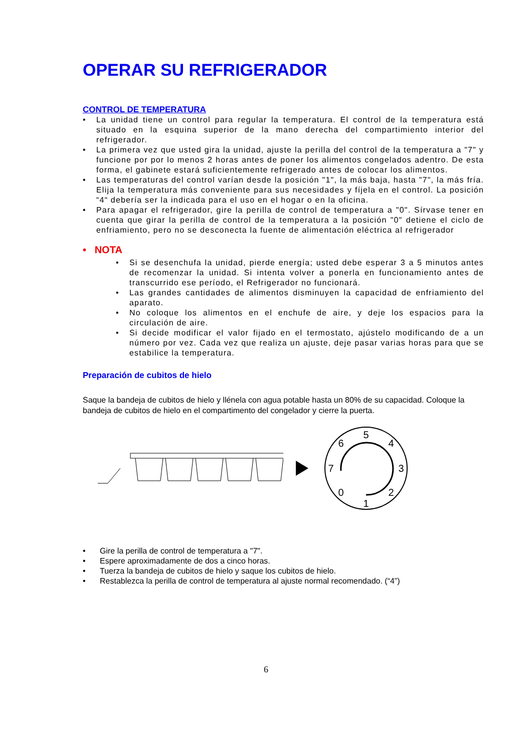OPERAR SU REFRIGERADOR
CONTROL DE TEMPERATURA
• La unidad tiene un control para regular la temperatura. El control de la temperatura está situado en la esquina superior de la mano derecha del compartimiento interior del refrigerador.
• La primera vez que usted gira la unidad, ajuste la perilla del control de la temperatura a "7" y funcione por por lo menos 2 horas antes de poner los alimentos congelados adentro. De esta forma, el gabinete estará suficientemente refrigerado antes de colocar los alimentos.
• Las temperaturas del control varían desde la posición "1", la más baja, hasta "7", la más fría. Elija la temperatura más conveniente para sus necesidades y fíjela en el control. La posición “4“ debería ser la indicada para el uso en el hogar o en la oficina.
• Para apagar el refrigerador, gire la perilla de control de temperatura a "0". Sírvase tener en cuenta que girar la perilla de control de la temperatura a la posición "0" detiene el ciclo de enfriamiento, pero no se desconecta la fuente de alimentación eléctrica al refrigerador
• NOTA
• Si se desenchufa la unidad, pierde energía; usted debe esperar 3 a 5 minutos antes de recomenzar la unidad. Si intenta volver a ponerla en funcionamiento antes de transcurrido ese período, el Refrigerador no funcionará.
• Las grandes cantidades de alimentos disminuyen la capacidad de enfriamiento del aparato.
• No coloque los alimentos en el enchufe de aire, y deje los espacios para la circulación de aire.
• Si decide modificar el valor fijado en el termostato, ajústelo modificando de a un número por vez. Cada vez que realiza un ajuste, deje pasar varias horas para que se estabilice la temperatura.
Preparación de cubitos de hielo
Saque la bandeja de cubitos de hielo y llénela con agua potable hasta un 80% de su capacidad. Coloque la bandeja de cubitos de hielo en el compartimento del congelador y cierre la puerta.
5
4
3
2
1
0
7
6
• Gire la perilla de control de temperatura a "7".
• Espere aproximadamente de dos a cinco horas.
• Tuerza la bandeja de cubitos de hielo y saque los cubitos de hielo.
• Restablezca la perilla de control de temperatura al ajuste normal recomendado. (“4”)
6